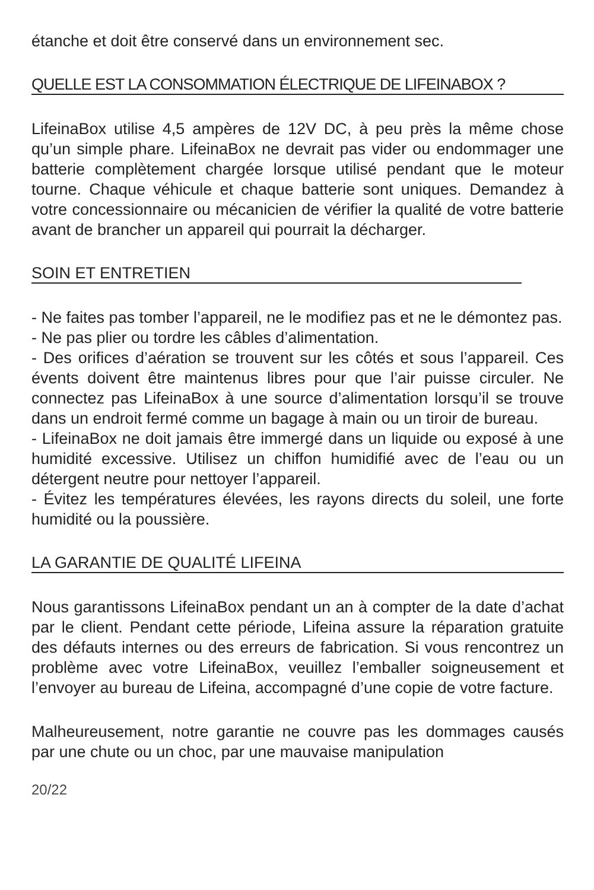étanche et doit être conservé dans un environnement sec.
QUELLE EST LA CONSOMMATION ÉLECTRIQUE DE LIFEINABOX ?
LifeinaBox utilise 4,5 ampères de 12V DC, à peu près la même chose qu’un simple phare. LifeinaBox ne devrait pas vider ou endommager une batterie complètement chargée lorsque utilisé pendant que le moteur tourne. Chaque véhicule et chaque batterie sont uniques. Demandez à votre concessionnaire ou mécanicien de vérifier la qualité de votre batterie avant de brancher un appareil qui pourrait la décharger.
SOIN ET ENTRETIEN
- Ne faites pas tomber l’appareil, ne le modifiez pas et ne le démontez pas.
- Ne pas plier ou tordre les câbles d’alimentation.
- Des orifices d’aération se trouvent sur les côtés et sous l’appareil. Ces évents doivent être maintenus libres pour que l’air puisse circuler. Ne connectez pas LifeinaBox à une source d’alimentation lorsqu’il se trouve dans un endroit fermé comme un bagage à main ou un tiroir de bureau.
- LifeinaBox ne doit jamais être immergé dans un liquide ou exposé à une humidité excessive. Utilisez un chiffon humidifié avec de l’eau ou un détergent neutre pour nettoyer l’appareil.
- Évitez les températures élevées, les rayons directs du soleil, une forte humidité ou la poussière.
LA GARANTIE DE QUALITÉ LIFEINA
Nous garantissons LifeinaBox pendant un an à compter de la date d’achat par le client. Pendant cette période, Lifeina assure la réparation gratuite des défauts internes ou des erreurs de fabrication. Si vous rencontrez un problème avec votre LifeinaBox, veuillez l’emballer soigneusement et l’envoyer au bureau de Lifeina, accompagné d’une copie de votre facture.
Malheureusement, notre garantie ne couvre pas les dommages causés par une chute ou un choc, par une mauvaise manipulation
20/22